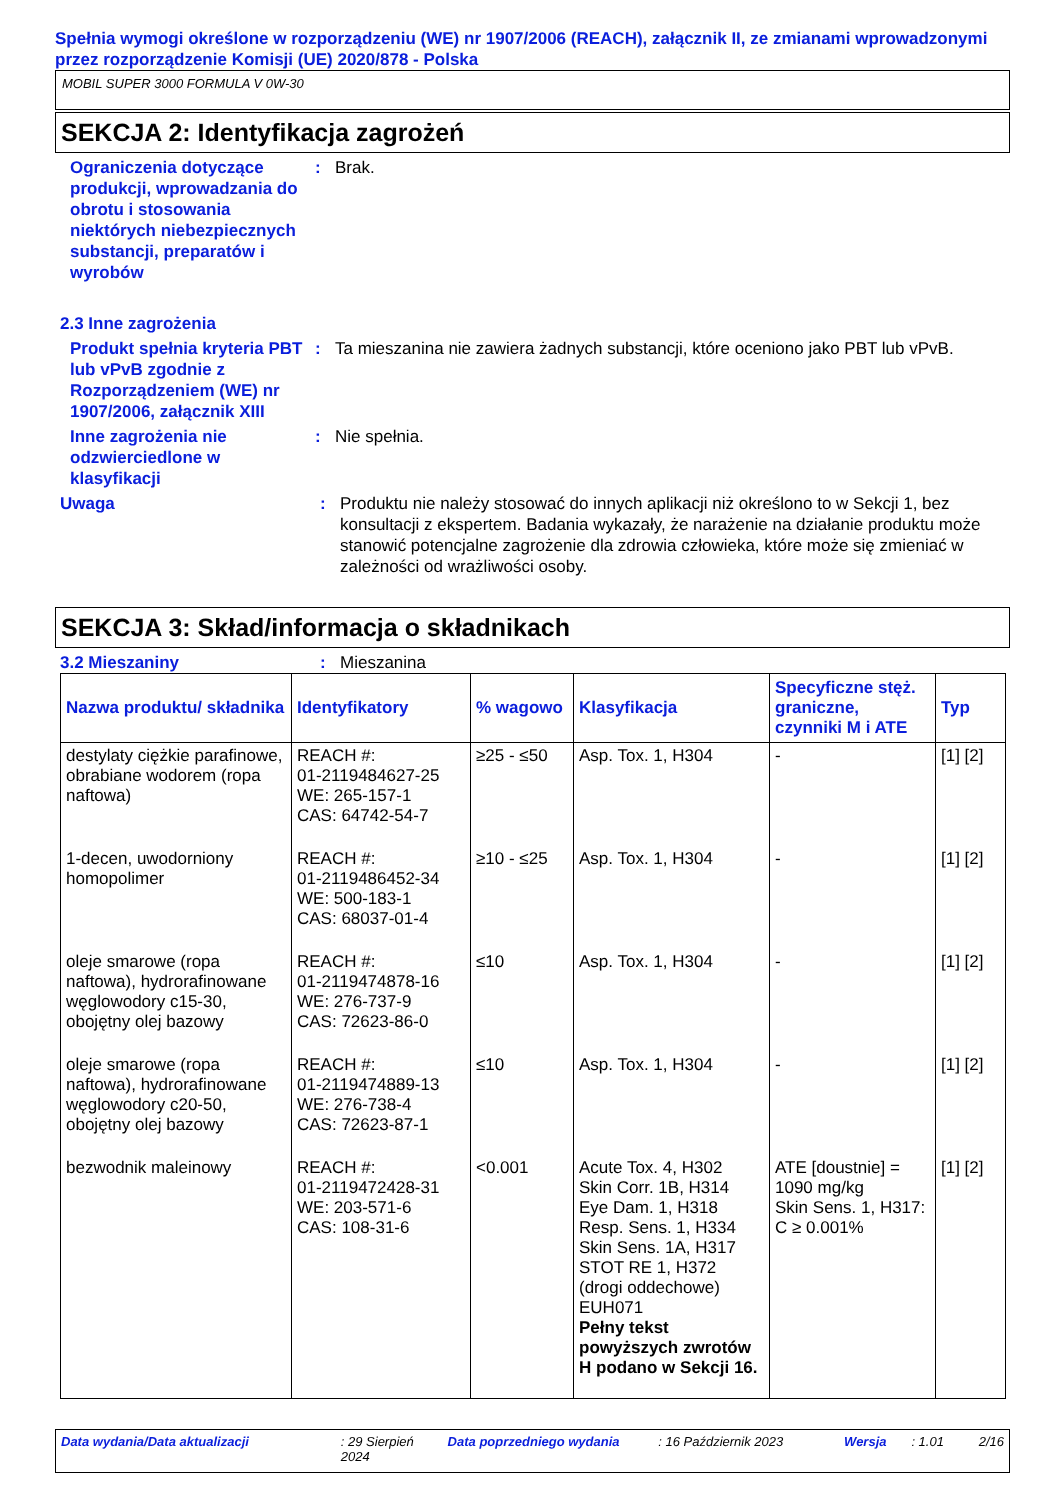Spełnia wymogi określone w rozporządzeniu (WE) nr 1907/2006 (REACH), załącznik II, ze zmianami wprowadzonymi przez rozporządzenie Komisji (UE) 2020/878 - Polska
MOBIL SUPER 3000 FORMULA V 0W-30
SEKCJA 2: Identyfikacja zagrożeń
Ograniczenia dotyczące produkcji, wprowadzania do obrotu i stosowania niektórych niebezpiecznych substancji, preparatów i wyrobów
: Brak.
2.3 Inne zagrożenia
Produkt spełnia kryteria PBT lub vPvB zgodnie z Rozporządzeniem (WE) nr 1907/2006, załącznik XIII
: Ta mieszanina nie zawiera żadnych substancji, które oceniono jako PBT lub vPvB.
Inne zagrożenia nie odzwierciedlone w klasyfikacji
: Nie spełnia.
Uwaga : Produktu nie należy stosować do innych aplikacji niż określono to w Sekcji 1, bez konsultacji z ekspertem. Badania wykazały, że narażenie na działanie produktu może stanowić potencjalne zagrożenie dla zdrowia człowieka, które może się zmieniać w zależności od wrażliwości osoby.
SEKCJA 3: Skład/informacja o składnikach
3.2 Mieszaniny : Mieszanina
| Nazwa produktu/ składnika | Identyfikatory | % wagowo | Klasyfikacja | Specyficzne stęż. graniczne, czynniki M i ATE | Typ |
| --- | --- | --- | --- | --- | --- |
| destylaty ciężkie parafinowe, obrabiane wodorem (ropa naftowa) | REACH #: 01-2119484627-25 WE: 265-157-1 CAS: 64742-54-7 | ≥25 - ≤50 | Asp. Tox. 1, H304 | - | [1] [2] |
| 1-decen, uwodorniony homopolimer | REACH #: 01-2119486452-34 WE: 500-183-1 CAS: 68037-01-4 | ≥10 - ≤25 | Asp. Tox. 1, H304 | - | [1] [2] |
| oleje smarowe (ropa naftowa), hydrorafinowane węglowodory c15-30, obojętny olej bazowy | REACH #: 01-2119474878-16 WE: 276-737-9 CAS: 72623-86-0 | ≤10 | Asp. Tox. 1, H304 | - | [1] [2] |
| oleje smarowe (ropa naftowa), hydrorafinowane węglowodory c20-50, obojętny olej bazowy | REACH #: 01-2119474889-13 WE: 276-738-4 CAS: 72623-87-1 | ≤10 | Asp. Tox. 1, H304 | - | [1] [2] |
| bezwodnik maleinowy | REACH #: 01-2119472428-31 WE: 203-571-6 CAS: 108-31-6 | <0.001 | Acute Tox. 4, H302 Skin Corr. 1B, H314 Eye Dam. 1, H318 Resp. Sens. 1, H334 Skin Sens. 1A, H317 STOT RE 1, H372 (drogi oddechowe) EUH071 Pełny tekst powyższych zwrotów H podano w Sekcji 16. | ATE [doustnie] = 1090 mg/kg Skin Sens. 1, H317: C ≥ 0.001% | [1] [2] |
Data wydania/Data aktualizacji: 29 Sierpień 2024 Data poprzedniego wydania: 16 Październik 2023 Wersja: 1.01 2/16